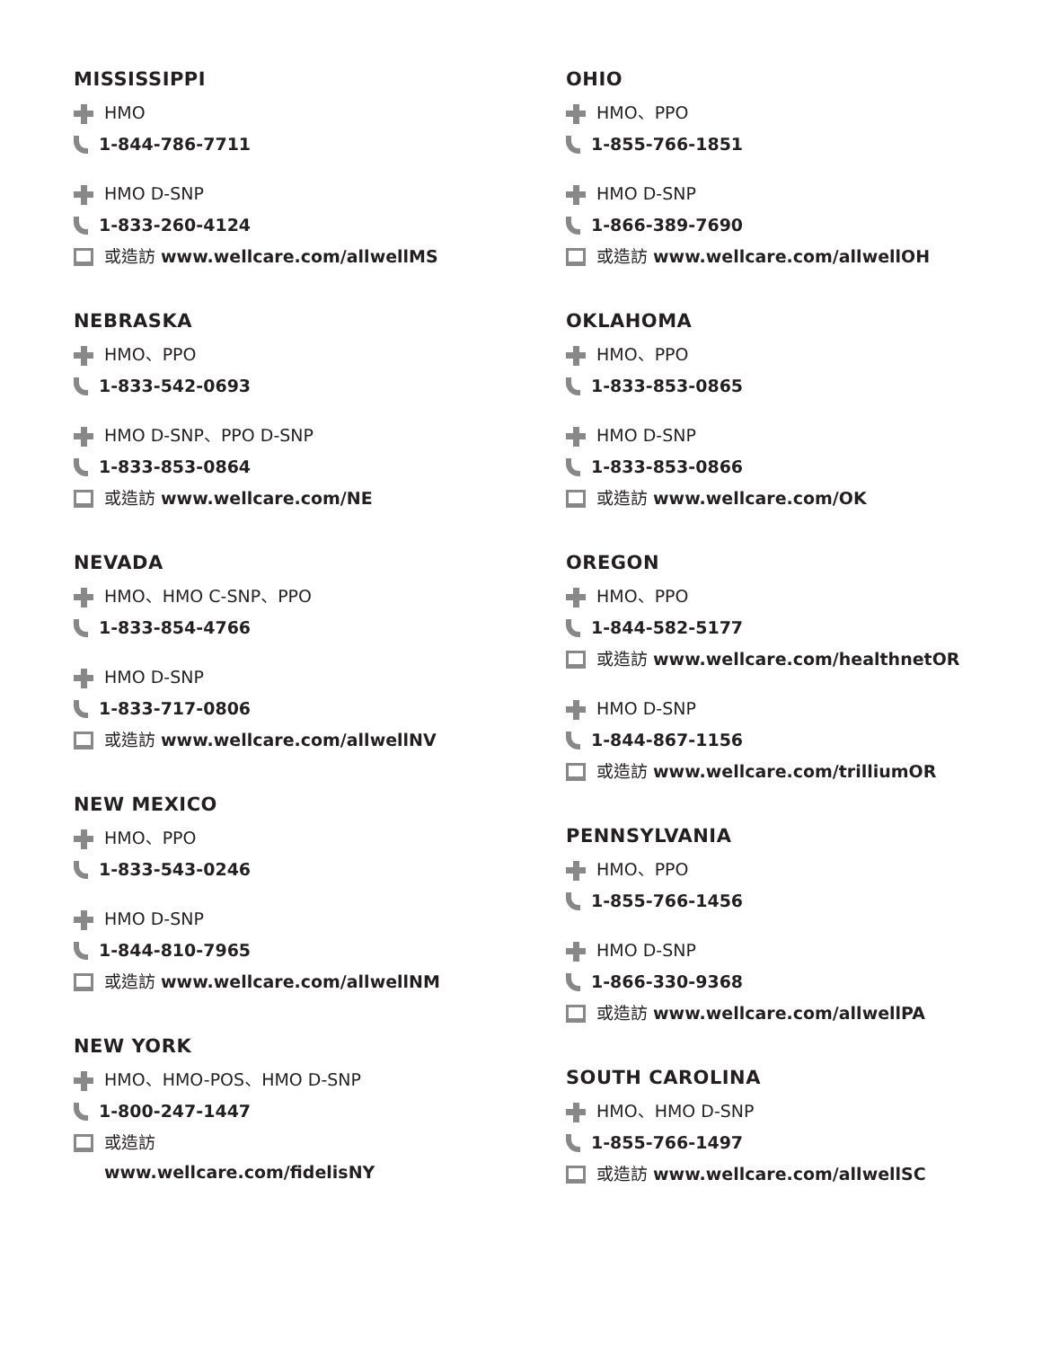MISSISSIPPI
HMO
1-844-786-7711
HMO D-SNP
1-833-260-4124
或造訪 www.wellcare.com/allwellMS
NEBRASKA
HMO、PPO
1-833-542-0693
HMO D-SNP、PPO D-SNP
1-833-853-0864
或造訪 www.wellcare.com/NE
NEVADA
HMO、HMO C-SNP、PPO
1-833-854-4766
HMO D-SNP
1-833-717-0806
或造訪 www.wellcare.com/allwellNV
NEW MEXICO
HMO、PPO
1-833-543-0246
HMO D-SNP
1-844-810-7965
或造訪 www.wellcare.com/allwellNM
NEW YORK
HMO、HMO-POS、HMO D-SNP
1-800-247-1447
或造訪
www.wellcare.com/fidelisNY
OHIO
HMO、PPO
1-855-766-1851
HMO D-SNP
1-866-389-7690
或造訪 www.wellcare.com/allwellOH
OKLAHOMA
HMO、PPO
1-833-853-0865
HMO D-SNP
1-833-853-0866
或造訪 www.wellcare.com/OK
OREGON
HMO、PPO
1-844-582-5177
或造訪 www.wellcare.com/healthnetOR
HMO D-SNP
1-844-867-1156
或造訪 www.wellcare.com/trilliumOR
PENNSYLVANIA
HMO、PPO
1-855-766-1456
HMO D-SNP
1-866-330-9368
或造訪 www.wellcare.com/allwellPA
SOUTH CAROLINA
HMO、HMO D-SNP
1-855-766-1497
或造訪 www.wellcare.com/allwellSC